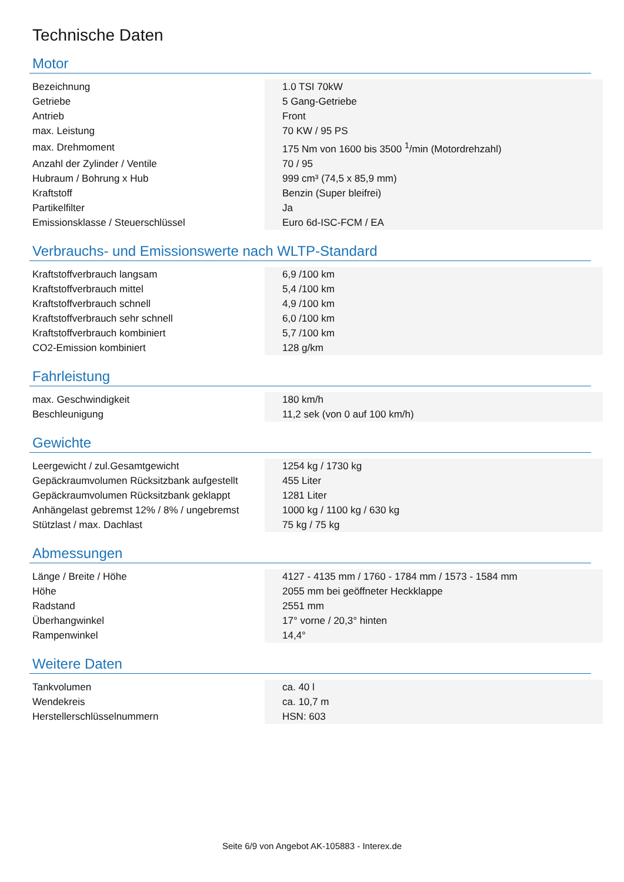Technische Daten
Motor
| Bezeichnung | 1.0 TSI 70kW |
| Getriebe | 5 Gang-Getriebe |
| Antrieb | Front |
| max. Leistung | 70 KW / 95 PS |
| max. Drehmoment | 175 Nm von 1600 bis 3500 <sup>1</sup>/min (Motordrehzahl) |
| Anzahl der Zylinder / Ventile | 70 / 95 |
| Hubraum / Bohrung x Hub | 999 cm³ (74,5 x 85,9 mm) |
| Kraftstoff | Benzin (Super bleifrei) |
| Partikelfilter | Ja |
| Emissionsklasse / Steuerschlüssel | Euro 6d-ISC-FCM / EA |
Verbrauchs- und Emissionswerte nach WLTP-Standard
| Kraftstoffverbrauch langsam | 6,9 /100 km |
| Kraftstoffverbrauch mittel | 5,4 /100 km |
| Kraftstoffverbrauch schnell | 4,9 /100 km |
| Kraftstoffverbrauch sehr schnell | 6,0 /100 km |
| Kraftstoffverbrauch kombiniert | 5,7 /100 km |
| CO2-Emission kombiniert | 128 g/km |
Fahrleistung
| max. Geschwindigkeit | 180 km/h |
| Beschleunigung | 11,2 sek (von 0 auf 100 km/h) |
Gewichte
| Leergewicht / zul.Gesamtgewicht | 1254 kg / 1730 kg |
| Gepäckraumvolumen Rücksitzbank aufgestellt | 455 Liter |
| Gepäckraumvolumen Rücksitzbank geklappt | 1281 Liter |
| Anhängelast gebremst 12% / 8% / ungebremst | 1000 kg / 1100 kg / 630 kg |
| Stützlast / max. Dachlast | 75 kg / 75 kg |
Abmessungen
| Länge / Breite / Höhe | 4127 - 4135 mm / 1760 - 1784 mm / 1573 - 1584 mm |
| Höhe | 2055 mm bei geöffneter Heckklappe |
| Radstand | 2551 mm |
| Überhangwinkel | 17° vorne / 20,3° hinten |
| Rampenwinkel | 14,4° |
Weitere Daten
| Tankvolumen | ca. 40 l |
| Wendekreis | ca. 10,7 m |
| Herstellerschlüsselnummern | HSN: 603 |
Seite 6/9 von Angebot AK-105883 - Interex.de